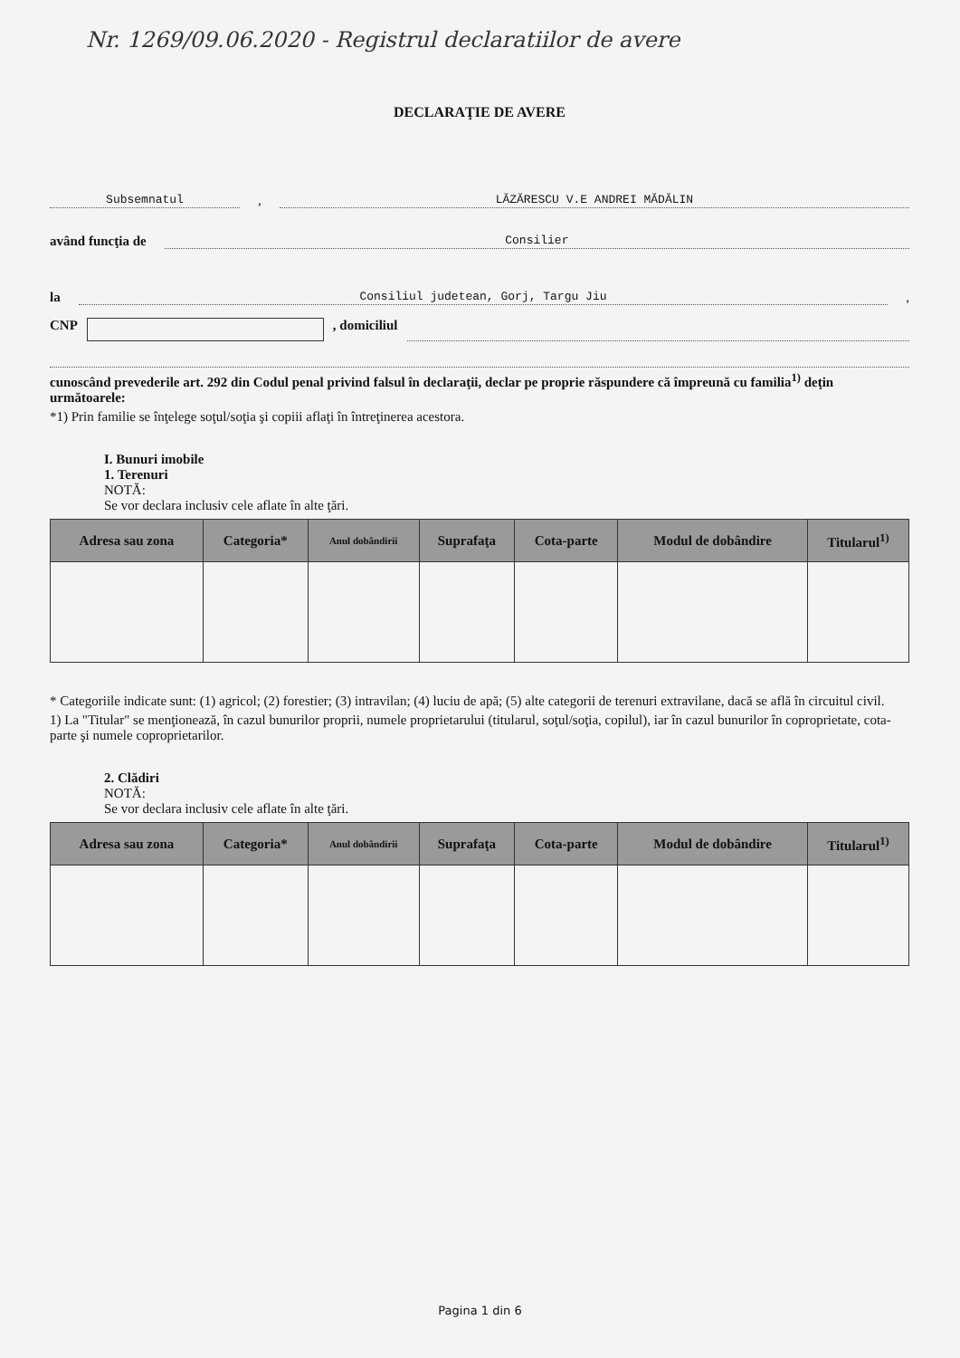Nr. 1269/09.06.2020 - Registrul declaratiilor de avere
DECLARAŢIE DE AVERE
Subsemnatul
,
LĂZĂRESCU V.E ANDREI MĂDĂLIN
având funcţia de
Consilier
la
Consiliul judetean, Gorj, Targu Jiu
,
CNP , domiciliul
cunoscând prevederile art. 292 din Codul penal privind falsul în declaraţii, declar pe proprie răspundere că împreună cu familia<sup>1)</sup> deţin următoarele:
*1) Prin familie se înţelege soţul/soţia şi copiii aflaţi în întreţinerea acestora.
I. Bunuri imobile
1. Terenuri
NOTĂ:
Se vor declara inclusiv cele aflate în alte ţări.
| Adresa sau zona | Categoria* | Anul dobândirii | Suprafaţa | Cota-parte | Modul de dobândire | Titularul<sup>1)</sup> |
| --- | --- | --- | --- | --- | --- | --- |
* Categoriile indicate sunt: (1) agricol; (2) forestier; (3) intravilan; (4) luciu de apă; (5) alte categorii de terenuri extravilane, dacă se află în circuitul civil.
1) La "Titular" se menţionează, în cazul bunurilor proprii, numele proprietarului (titularul, soţul/soţia, copilul), iar în cazul bunurilor în coproprietate, cota-parte şi numele coproprietarilor.
2. Clădiri
NOTĂ:
Se vor declara inclusiv cele aflate în alte ţări.
| Adresa sau zona | Categoria* | Anul dobândirii | Suprafaţa | Cota-parte | Modul de dobândire | Titularul<sup>1)</sup> |
| --- | --- | --- | --- | --- | --- | --- |
Pagina 1 din 6